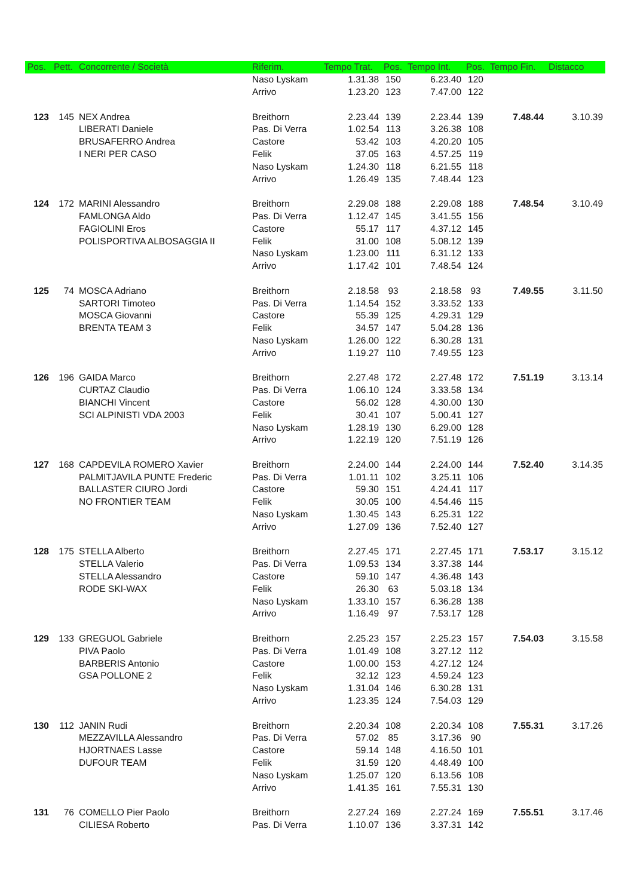| Pos. | Pett. | Concorrente / Società | Riferim. | Tempo Trat. | Pos. | Tempo Int. | Pos. | Tempo Fin. | Distacco |
| --- | --- | --- | --- | --- | --- | --- | --- | --- | --- |
| | | | Naso Lyskam | 1.31.38 | 150 | 6.23.40 | 120 | | |
| | | | Arrivo | 1.23.20 | 123 | 7.47.00 | 122 | | |
| 123 | 145 | NEX Andrea | Breithorn | 2.23.44 | 139 | 2.23.44 | 139 | 7.48.44 | 3.10.39 |
| | | LIBERATI Daniele | Pas. Di Verra | 1.02.54 | 113 | 3.26.38 | 108 | | |
| | | BRUSAFERRO Andrea | Castore | 53.42 | 103 | 4.20.20 | 105 | | |
| | | I NERI PER CASO | Felik | 37.05 | 163 | 4.57.25 | 119 | | |
| | | | Naso Lyskam | 1.24.30 | 118 | 6.21.55 | 118 | | |
| | | | Arrivo | 1.26.49 | 135 | 7.48.44 | 123 | | |
| 124 | 172 | MARINI Alessandro | Breithorn | 2.29.08 | 188 | 2.29.08 | 188 | 7.48.54 | 3.10.49 |
| | | FAMLONGA Aldo | Pas. Di Verra | 1.12.47 | 145 | 3.41.55 | 156 | | |
| | | FAGIOLINI Eros | Castore | 55.17 | 117 | 4.37.12 | 145 | | |
| | | POLISPORTIVA ALBOSAGGIA II | Felik | 31.00 | 108 | 5.08.12 | 139 | | |
| | | | Naso Lyskam | 1.23.00 | 111 | 6.31.12 | 133 | | |
| | | | Arrivo | 1.17.42 | 101 | 7.48.54 | 124 | | |
| 125 | 74 | MOSCA Adriano | Breithorn | 2.18.58 | 93 | 2.18.58 | 93 | 7.49.55 | 3.11.50 |
| | | SARTORI Timoteo | Pas. Di Verra | 1.14.54 | 152 | 3.33.52 | 133 | | |
| | | MOSCA Giovanni | Castore | 55.39 | 125 | 4.29.31 | 129 | | |
| | | BRENTA TEAM 3 | Felik | 34.57 | 147 | 5.04.28 | 136 | | |
| | | | Naso Lyskam | 1.26.00 | 122 | 6.30.28 | 131 | | |
| | | | Arrivo | 1.19.27 | 110 | 7.49.55 | 123 | | |
| 126 | 196 | GAIDA Marco | Breithorn | 2.27.48 | 172 | 2.27.48 | 172 | 7.51.19 | 3.13.14 |
| | | CURTAZ Claudio | Pas. Di Verra | 1.06.10 | 124 | 3.33.58 | 134 | | |
| | | BIANCHI Vincent | Castore | 56.02 | 128 | 4.30.00 | 130 | | |
| | | SCI ALPINISTI VDA 2003 | Felik | 30.41 | 107 | 5.00.41 | 127 | | |
| | | | Naso Lyskam | 1.28.19 | 130 | 6.29.00 | 128 | | |
| | | | Arrivo | 1.22.19 | 120 | 7.51.19 | 126 | | |
| 127 | 168 | CAPDEVILA ROMERO Xavier | Breithorn | 2.24.00 | 144 | 2.24.00 | 144 | 7.52.40 | 3.14.35 |
| | | PALMITJAVILA PUNTE Frederic | Pas. Di Verra | 1.01.11 | 102 | 3.25.11 | 106 | | |
| | | BALLASTER CIURO Jordi | Castore | 59.30 | 151 | 4.24.41 | 117 | | |
| | | NO FRONTIER TEAM | Felik | 30.05 | 100 | 4.54.46 | 115 | | |
| | | | Naso Lyskam | 1.30.45 | 143 | 6.25.31 | 122 | | |
| | | | Arrivo | 1.27.09 | 136 | 7.52.40 | 127 | | |
| 128 | 175 | STELLA Alberto | Breithorn | 2.27.45 | 171 | 2.27.45 | 171 | 7.53.17 | 3.15.12 |
| | | STELLA Valerio | Pas. Di Verra | 1.09.53 | 134 | 3.37.38 | 144 | | |
| | | STELLA Alessandro | Castore | 59.10 | 147 | 4.36.48 | 143 | | |
| | | RODE SKI-WAX | Felik | 26.30 | 63 | 5.03.18 | 134 | | |
| | | | Naso Lyskam | 1.33.10 | 157 | 6.36.28 | 138 | | |
| | | | Arrivo | 1.16.49 | 97 | 7.53.17 | 128 | | |
| 129 | 133 | GREGUOL Gabriele | Breithorn | 2.25.23 | 157 | 2.25.23 | 157 | 7.54.03 | 3.15.58 |
| | | PIVA Paolo | Pas. Di Verra | 1.01.49 | 108 | 3.27.12 | 112 | | |
| | | BARBERIS Antonio | Castore | 1.00.00 | 153 | 4.27.12 | 124 | | |
| | | GSA POLLONE 2 | Felik | 32.12 | 123 | 4.59.24 | 123 | | |
| | | | Naso Lyskam | 1.31.04 | 146 | 6.30.28 | 131 | | |
| | | | Arrivo | 1.23.35 | 124 | 7.54.03 | 129 | | |
| 130 | 112 | JANIN Rudi | Breithorn | 2.20.34 | 108 | 2.20.34 | 108 | 7.55.31 | 3.17.26 |
| | | MEZZAVILLA Alessandro | Pas. Di Verra | 57.02 | 85 | 3.17.36 | 90 | | |
| | | HJORTNAES Lasse | Castore | 59.14 | 148 | 4.16.50 | 101 | | |
| | | DUFOUR TEAM | Felik | 31.59 | 120 | 4.48.49 | 100 | | |
| | | | Naso Lyskam | 1.25.07 | 120 | 6.13.56 | 108 | | |
| | | | Arrivo | 1.41.35 | 161 | 7.55.31 | 130 | | |
| 131 | 76 | COMELLO Pier Paolo | Breithorn | 2.27.24 | 169 | 2.27.24 | 169 | 7.55.51 | 3.17.46 |
| | | CILIESA Roberto | Pas. Di Verra | 1.10.07 | 136 | 3.37.31 | 142 | | |